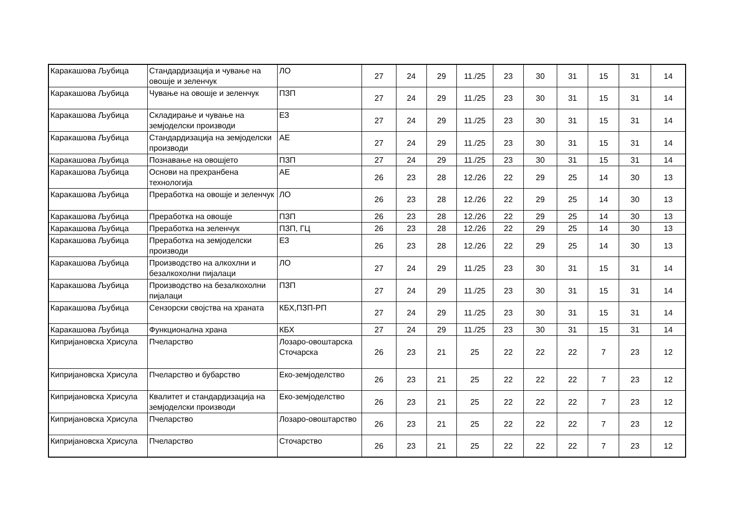| Каракашова Љубица | Стандардизација и чување на овошје и зеленчук | ЛО | 27 | 24 | 29 | 11./25 | 23 | 30 | 31 | 15 | 31 | 14 |
| Каракашова Љубица | Чување на овошје и зеленчук | ПЗП | 27 | 24 | 29 | 11./25 | 23 | 30 | 31 | 15 | 31 | 14 |
| Каракашова Љубица | Складирање и чување на земјоделски производи | ЕЗ | 27 | 24 | 29 | 11./25 | 23 | 30 | 31 | 15 | 31 | 14 |
| Каракашова Љубица | Стандардизација на земјоделски производи | АЕ | 27 | 24 | 29 | 11./25 | 23 | 30 | 31 | 15 | 31 | 14 |
| Каракашова Љубица | Познавање на овошјето | ПЗП | 27 | 24 | 29 | 11./25 | 23 | 30 | 31 | 15 | 31 | 14 |
| Каракашова Љубица | Основи на прехранбена технологија | АЕ | 26 | 23 | 28 | 12./26 | 22 | 29 | 25 | 14 | 30 | 13 |
| Каракашова Љубица | Преработка на овошје и зеленчук | ЛО | 26 | 23 | 28 | 12./26 | 22 | 29 | 25 | 14 | 30 | 13 |
| Каракашова Љубица | Преработка на овошје | ПЗП | 26 | 23 | 28 | 12./26 | 22 | 29 | 25 | 14 | 30 | 13 |
| Каракашова Љубица | Преработка на зеленчук | ПЗП, ГЦ | 26 | 23 | 28 | 12./26 | 22 | 29 | 25 | 14 | 30 | 13 |
| Каракашова Љубица | Преработка на земјоделски производи | ЕЗ | 26 | 23 | 28 | 12./26 | 22 | 29 | 25 | 14 | 30 | 13 |
| Каракашова Љубица | Производство на алкохлни и безалкохолни пијалаци | ЛО | 27 | 24 | 29 | 11./25 | 23 | 30 | 31 | 15 | 31 | 14 |
| Каракашова Љубица | Производство на безалкохолни пијалаци | ПЗП | 27 | 24 | 29 | 11./25 | 23 | 30 | 31 | 15 | 31 | 14 |
| Каракашова Љубица | Сензорски својства на храната | КБХ,ПЗП-РП | 27 | 24 | 29 | 11./25 | 23 | 30 | 31 | 15 | 31 | 14 |
| Каракашова Љубица | Функционална храна | КБХ | 27 | 24 | 29 | 11./25 | 23 | 30 | 31 | 15 | 31 | 14 |
| Кипријановска Хрисула | Пчеларство | Лозаро-овоштарска Сточарска | 26 | 23 | 21 | 25 | 22 | 22 | 22 | 7 | 23 | 12 |
| Кипријановска Хрисула | Пчеларство и бубарство | Еко-земјоделство | 26 | 23 | 21 | 25 | 22 | 22 | 22 | 7 | 23 | 12 |
| Кипријановска Хрисула | Квалитет и стандардизација на земјоделски производи | Еко-земјоделство | 26 | 23 | 21 | 25 | 22 | 22 | 22 | 7 | 23 | 12 |
| Кипријановска Хрисула | Пчеларство | Лозаро-овоштарство | 26 | 23 | 21 | 25 | 22 | 22 | 22 | 7 | 23 | 12 |
| Кипријановска Хрисула | Пчеларство | Сточарство | 26 | 23 | 21 | 25 | 22 | 22 | 22 | 7 | 23 | 12 |